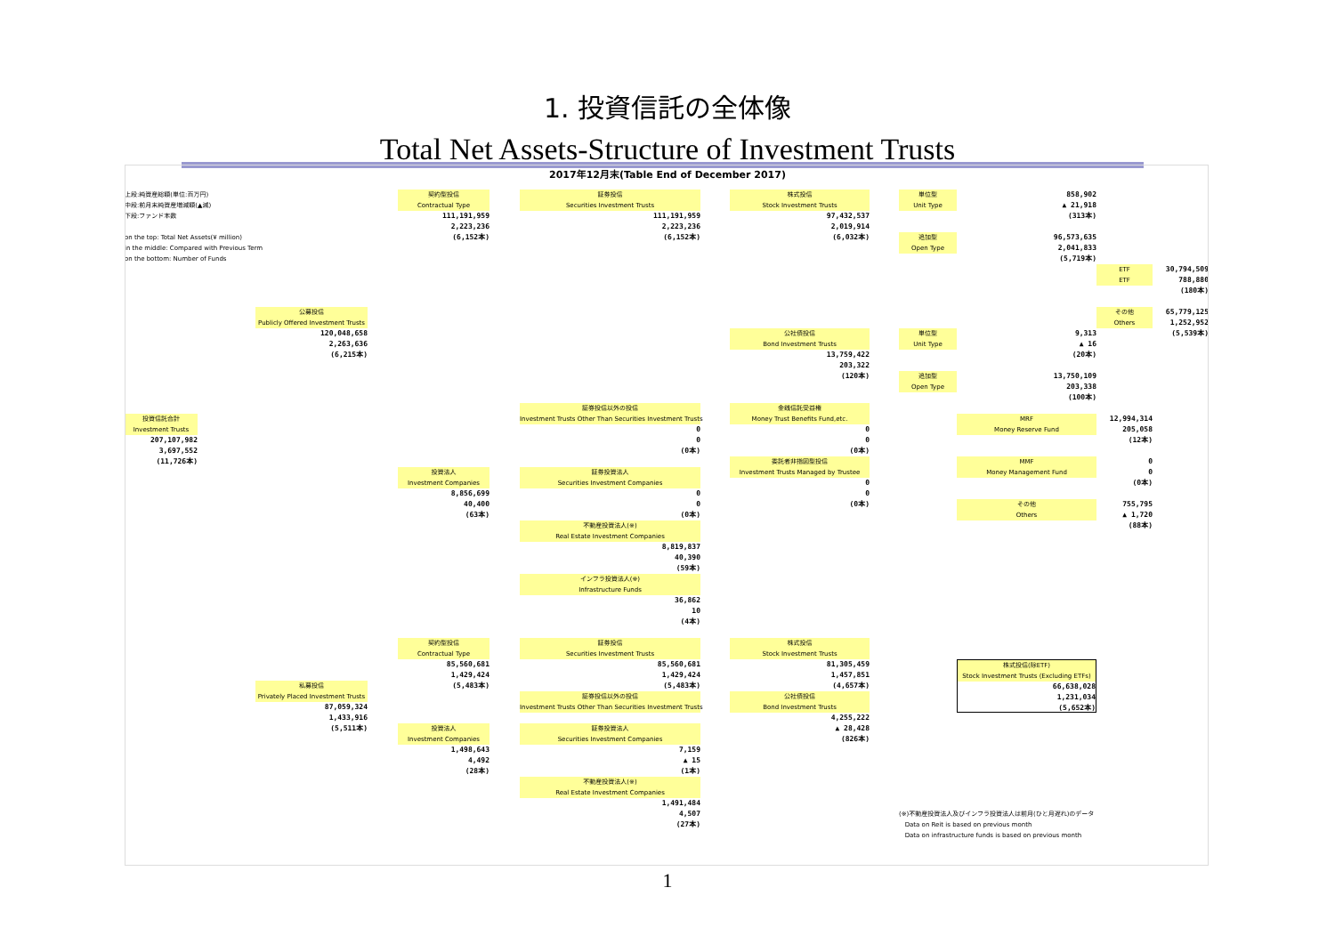1. 投資信託の全体像
Total Net Assets-Structure of Investment Trusts
2017年12月末(Table End of December 2017)
上段:純資産総額(単位:百万円)
中段:前月末純資産増減額(▲減)
下段:ファンド本数
on the top: Total Net Assets(¥ million)
in the middle: Compared with Previous Term
on the bottom: Number of Funds
契約型投信
Contractual Type
111,191,959
2,223,236
(6,152本)
証券投信
Securities Investment Trusts
111,191,959
2,223,236
(6,152本)
株式投信
Stock Investment Trusts
97,432,537
2,019,914
(6,032本)
単位型
Unit Type
858,902
▲ 21,918
(313本)
追加型
Open Type
96,573,635
2,041,833
(5,719本)
ETF
ETF
30,794,509
788,880
(180本)
公募投信
Publicly Offered Investment Trusts
120,048,658
2,263,636
(6,215本)
その他
Others
65,779,125
1,252,952
(5,539本)
公社債投信
Bond Investment Trusts
13,759,422
203,322
(120本)
単位型
Unit Type
9,313
▲ 16
(20本)
追加型
Open Type
13,750,109
203,338
(100本)
証券投信以外の投信
Investment Trusts Other Than Securities Investment Trusts
0
0
(0本)
金銭信託受益権
Money Trust Benefits Fund,etc.
0
0
(0本)
投資信託合計
Investment Trusts
207,107,982
3,697,552
(11,726本)
MRF
Money Reserve Fund
12,994,314
205,058
(12本)
委託者非指図型投信
Investment Trusts Managed by Trustee
0
0
(0本)
MMF
Money Management Fund
0
0
(0本)
投資法人
Investment Companies
8,856,699
40,400
(63本)
証券投資法人
Securities Investment Companies
0
0
(0本)
その他
Others
755,795
▲ 1,720
(88本)
不動産投資法人(※)
Real Estate Investment Companies
8,819,837
40,390
(59本)
インフラ投資法人(※)
Infrastructure Funds
36,862
10
(4本)
契約型投信
Contractual Type
85,560,681
1,429,424
(5,483本)
証券投信
Securities Investment Trusts
85,560,681
1,429,424
(5,483本)
株式投信
Stock Investment Trusts
81,305,459
1,457,851
(4,657本)
株式投信(除ETF)
Stock Investment Trusts (Excluding ETFs)
66,638,028
1,231,034
(5,652本)
私募投信
Privately Placed Investment Trusts
87,059,324
1,433,916
(5,511本)
証券投信以外の投信
Investment Trusts Other Than Securities Investment Trusts
公社債投信
Bond Investment Trusts
4,255,222
▲ 28,428
(826本)
投資法人
Investment Companies
1,498,643
4,492
(28本)
証券投資法人
Securities Investment Companies
7,159
▲ 15
(1本)
不動産投資法人(※)
Real Estate Investment Companies
1,491,484
4,507
(27本)
(※)不動産投資法人及びインフラ投資法人は前月(ひと月遅れ)のデータ
Data on Reit is based on previous month
Data on infrastructure funds is based on previous month
1